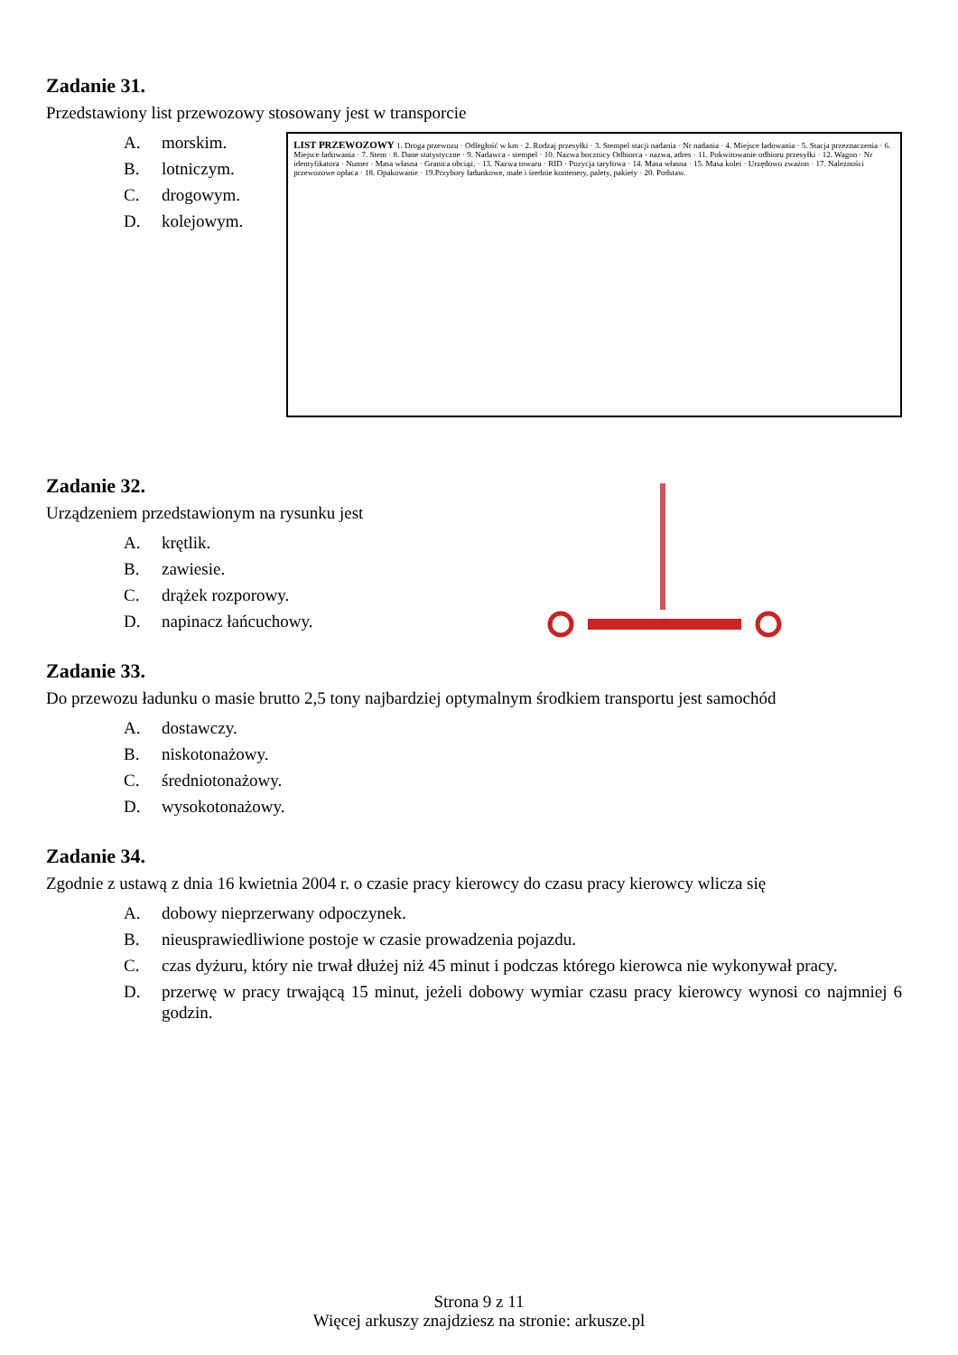Zadanie 31.
Przedstawiony list przewozowy stosowany jest w transporcie
A. morskim.
B. lotniczym.
C. drogowym.
D. kolejowym.
LIST PRZEWOZOWY 1. Droga przewozu · Odległość w km · 2. Rodzaj przesyłki · 3. Stempel stacji nadania · Nr nadania · 4. Miejsce ładowania · 5. Stacja przeznaczenia · 6. Miejsce ładowania · 7. Stem · 8. Dane statystyczne · 9. Nadawca - stempel · 10. Nazwa bocznicy Odbiorca - nazwa, adres · 11. Pokwitowanie odbioru przesyłki · 12. Wagon · Nr identyfikatora · Numer · Masa własna · Granica obciąż. · 13. Nazwa towaru · RID · Pozycja taryfowa · 14. Masa własna · 15. Masa kolei · Urzędowo zważon · 17. Należności przewozowe opłaca · 18. Opakowanie · 19.Przybory ładunkowe, małe i średnie kontenery, palety, pakiety · 20. Podstaw.
Zadanie 32.
Urządzeniem przedstawionym na rysunku jest
A. krętlik.
B. zawiesie.
C. drążek rozporowy.
D. napinacz łańcuchowy.
Zadanie 33.
Do przewozu ładunku o masie brutto 2,5 tony najbardziej optymalnym środkiem transportu jest samochód
A. dostawczy.
B. niskotonażowy.
C. średniotonażowy.
D. wysokotonażowy.
Zadanie 34.
Zgodnie z ustawą z dnia 16 kwietnia 2004 r. o czasie pracy kierowcy do czasu pracy kierowcy wlicza się
A. dobowy nieprzerwany odpoczynek.
B. nieusprawiedliwione postoje w czasie prowadzenia pojazdu.
C. czas dyżuru, który nie trwał dłużej niż 45 minut i podczas którego kierowca nie wykonywał pracy.
D. przerwę w pracy trwającą 15 minut, jeżeli dobowy wymiar czasu pracy kierowcy wynosi co najmniej 6 godzin.
Strona 9 z 11
Więcej arkuszy znajdziesz na stronie: arkusze.pl